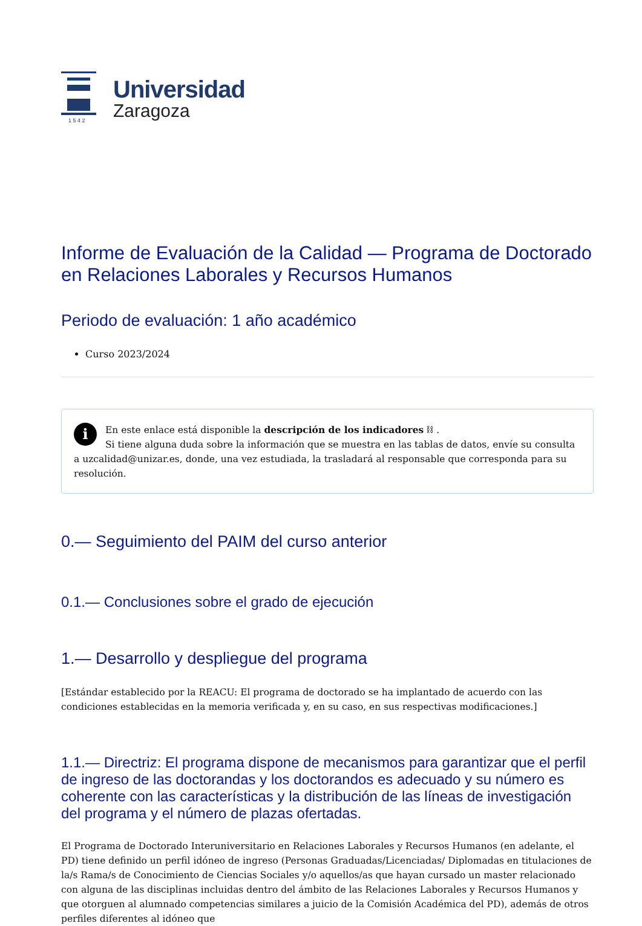1 5 4 2
Universidad
Zaragoza
Informe de Evaluación de la Calidad — Programa de Doctorado en Relaciones Laborales y Recursos Humanos
Periodo de evaluación: 1 año académico
Curso 2023/2024
i En este enlace está disponible la descripción de los indicadores ⛓ .
Si tiene alguna duda sobre la información que se muestra en las tablas de datos, envíe su consulta a uzcalidad@unizar.es, donde, una vez estudiada, la trasladará al responsable que corresponda para su resolución.
0.— Seguimiento del PAIM del curso anterior
0.1.— Conclusiones sobre el grado de ejecución
1.— Desarrollo y despliegue del programa
[Estándar establecido por la REACU: El programa de doctorado se ha implantado de acuerdo con las condiciones establecidas en la memoria verificada y, en su caso, en sus respectivas modificaciones.]
1.1.— Directriz: El programa dispone de mecanismos para garantizar que el perfil de ingreso de las doctorandas y los doctorandos es adecuado y su número es coherente con las características y la distribución de las líneas de investigación del programa y el número de plazas ofertadas.
El Programa de Doctorado Interuniversitario en Relaciones Laborales y Recursos Humanos (en adelante, el PD) tiene definido un perfil idóneo de ingreso (Personas Graduadas/Licenciadas/ Diplomadas en titulaciones de la/s Rama/s de Conocimiento de Ciencias Sociales y/o aquellos/as que hayan cursado un master relacionado con alguna de las disciplinas incluidas dentro del ámbito de las Relaciones Laborales y Recursos Humanos y que otorguen al alumnado competencias similares a juicio de la Comisión Académica del PD), además de otros perfiles diferentes al idóneo que